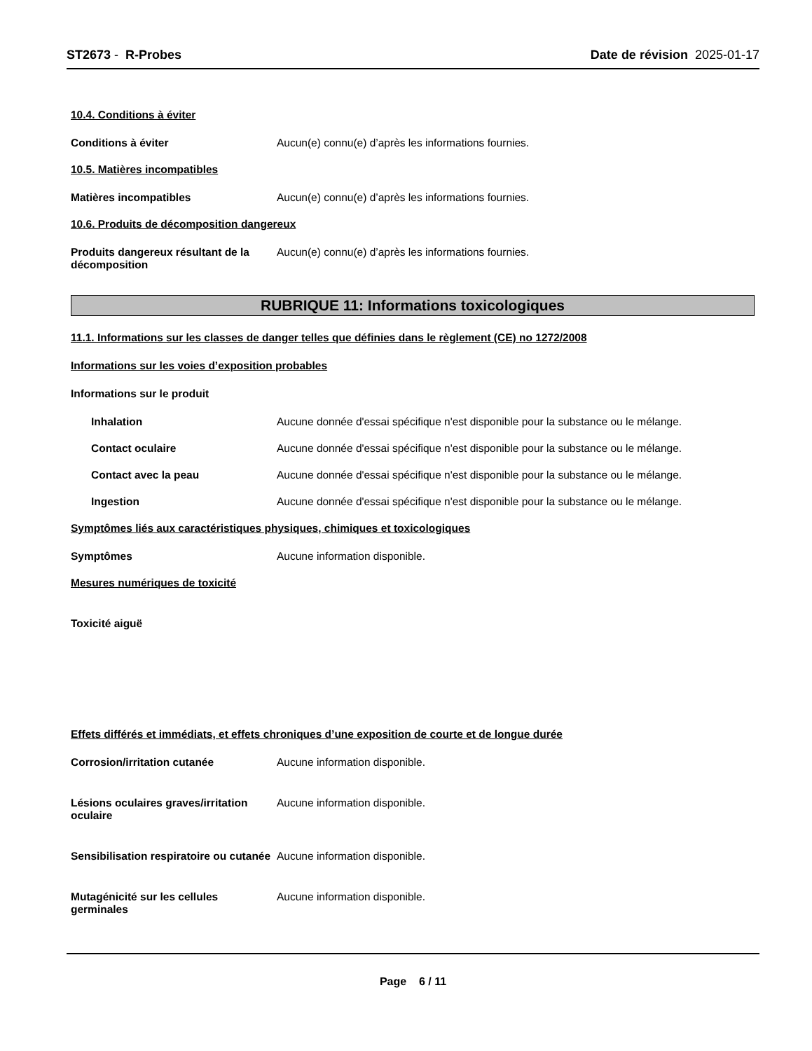ST2673 - R-Probes Date de révision 2025-01-17
10.4. Conditions à éviter
Conditions à éviter Aucun(e) connu(e) d’après les informations fournies.
10.5. Matières incompatibles
Matières incompatibles Aucun(e) connu(e) d’après les informations fournies.
10.6. Produits de décomposition dangereux
Produits dangereux résultant de la décomposition
Aucun(e) connu(e) d’après les informations fournies.
RUBRIQUE 11: Informations toxicologiques
11.1. Informations sur les classes de danger telles que définies dans le règlement (CE) no 1272/2008
Informations sur les voies d’exposition probables
Informations sur le produit
Inhalation Aucune donnée d'essai spécifique n'est disponible pour la substance ou le mélange.
Contact oculaire Aucune donnée d'essai spécifique n'est disponible pour la substance ou le mélange.
Contact avec la peau Aucune donnée d'essai spécifique n'est disponible pour la substance ou le mélange.
Ingestion Aucune donnée d'essai spécifique n'est disponible pour la substance ou le mélange.
Symptômes liés aux caractéristiques physiques, chimiques et toxicologiques
Symptômes Aucune information disponible.
Mesures numériques de toxicité
Toxicité aiguë
Effets différés et immédiats, et effets chroniques d’une exposition de courte et de longue durée
Corrosion/irritation cutanée Aucune information disponible.
Lésions oculaires graves/irritation oculaire
Aucune information disponible.
Sensibilisation respiratoire ou cutanée
Aucune information disponible.
Mutagénicité sur les cellules germinales
Aucune information disponible.
Page 6 / 11